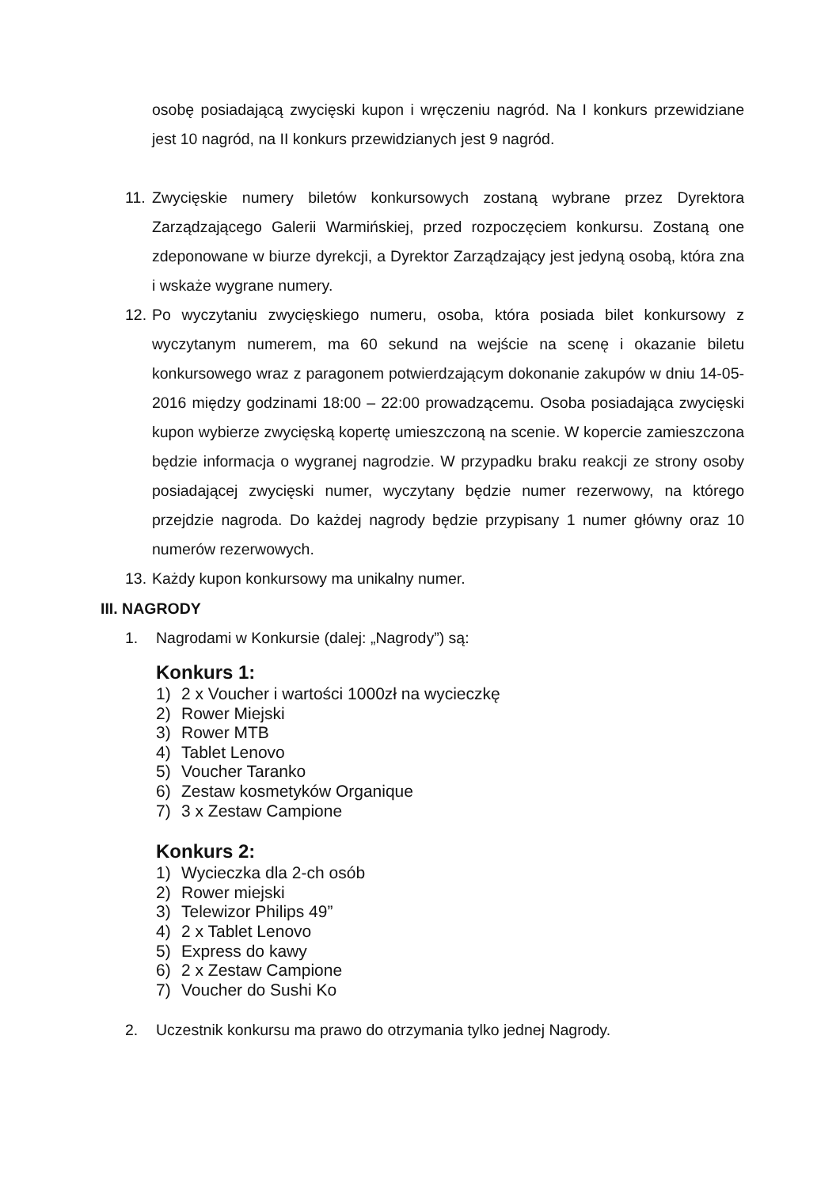osobę posiadającą zwycięski kupon i wręczeniu nagród. Na I konkurs przewidziane jest 10 nagród, na II konkurs przewidzianych jest 9 nagród.
11. Zwycięskie numery biletów konkursowych zostaną wybrane przez Dyrektora Zarządzającego Galerii Warmińskiej, przed rozpoczęciem konkursu. Zostaną one zdeponowane w biurze dyrekcji, a Dyrektor Zarządzający jest jedyną osobą, która zna i wskaże wygrane numery.
12. Po wyczytaniu zwycięskiego numeru, osoba, która posiada bilet konkursowy z wyczytanym numerem, ma 60 sekund na wejście na scenę i okazanie biletu konkursowego wraz z paragonem potwierdzającym dokonanie zakupów w dniu 14-05-2016 między godzinami 18:00 – 22:00 prowadzącemu. Osoba posiadająca zwycięski kupon wybierze zwycięską kopertę umieszczoną na scenie. W kopercie zamieszczona będzie informacja o wygranej nagrodzie. W przypadku braku reakcji ze strony osoby posiadającej zwycięski numer, wyczytany będzie numer rezerwowy, na którego przejdzie nagroda. Do każdej nagrody będzie przypisany 1 numer główny oraz 10 numerów rezerwowych.
13. Każdy kupon konkursowy ma unikalny numer.
III. NAGRODY
1. Nagrodami w Konkursie (dalej: „Nagrody”) są:
Konkurs 1:
1) 2 x Voucher i wartości 1000zł na wycieczkę
2) Rower Miejski
3) Rower MTB
4) Tablet Lenovo
5) Voucher Taranko
6) Zestaw kosmetyków Organique
7) 3 x Zestaw Campione
Konkurs 2:
1) Wycieczka dla 2-ch osób
2) Rower miejski
3) Telewizor Philips 49”
4) 2 x Tablet Lenovo
5) Express do kawy
6) 2 x Zestaw Campione
7) Voucher do Sushi Ko
2. Uczestnik konkursu ma prawo do otrzymania tylko jednej Nagrody.